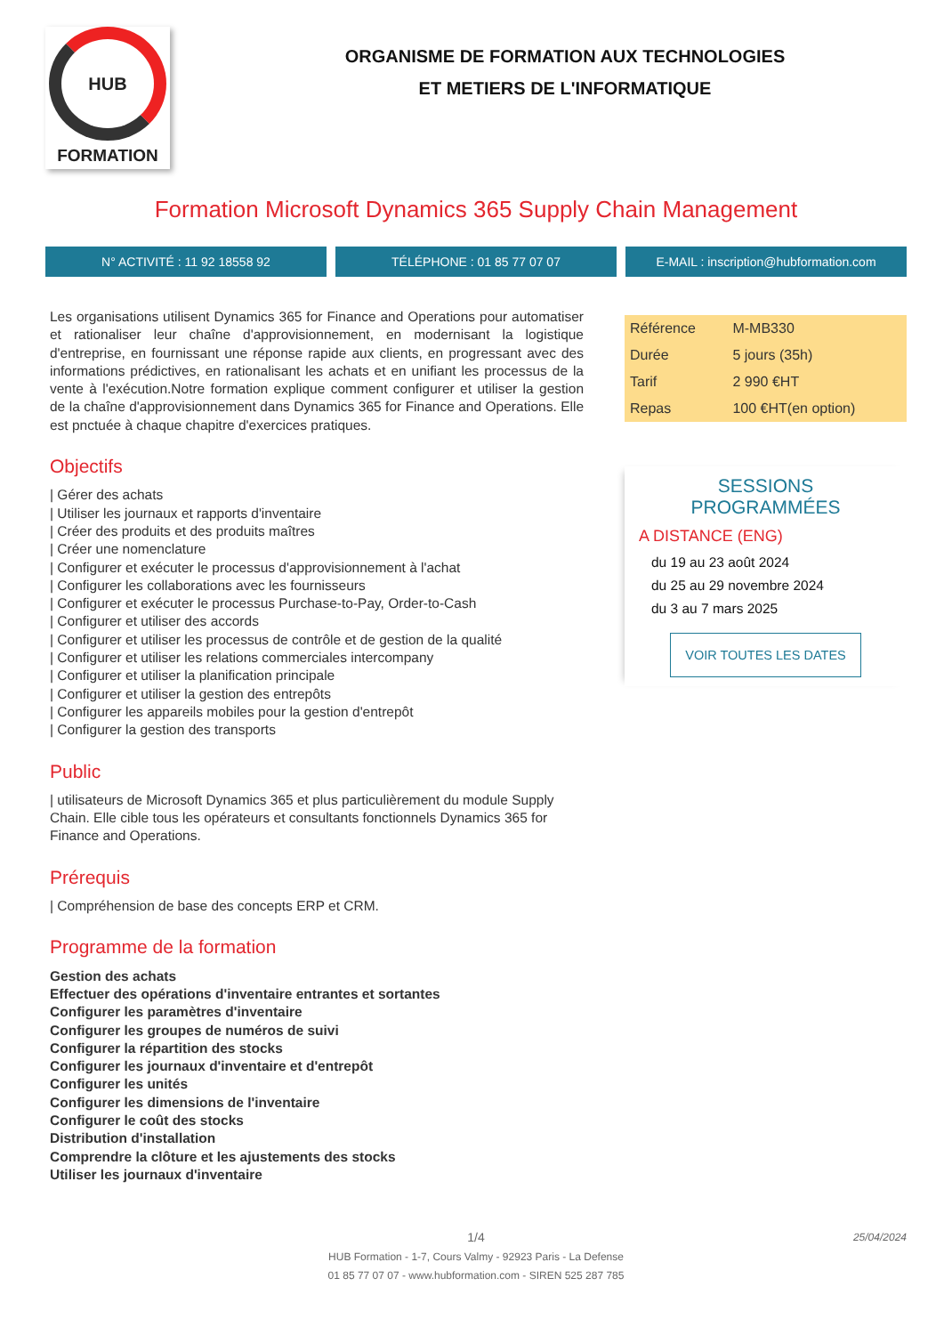HUB
FORMATION
ORGANISME DE FORMATION AUX TECHNOLOGIES
ET METIERS DE L'INFORMATIQUE
Formation Microsoft Dynamics 365 Supply Chain Management
N° ACTIVITÉ : 11 92 18558 92 TÉLÉPHONE : 01 85 77 07 07 E-MAIL : inscription@hubformation.com
Les organisations utilisent Dynamics 365 for Finance and Operations pour automatiser et rationaliser leur chaîne d'approvisionnement, en modernisant la logistique d'entreprise, en fournissant une réponse rapide aux clients, en progressant avec des informations prédictives, en rationalisant les achats et en unifiant les processus de la vente à l'exécution.Notre formation explique comment configurer et utiliser la gestion de la chaîne d'approvisionnement dans Dynamics 365 for Finance and Operations. Elle est pnctuée à chaque chapitre d'exercices pratiques.
Objectifs
| Gérer des achats
| Utiliser les journaux et rapports d'inventaire
| Créer des produits et des produits maîtres
| Créer une nomenclature
| Configurer et exécuter le processus d'approvisionnement à l'achat
| Configurer les collaborations avec les fournisseurs
| Configurer et exécuter le processus Purchase-to-Pay, Order-to-Cash
| Configurer et utiliser des accords
| Configurer et utiliser les processus de contrôle et de gestion de la qualité
| Configurer et utiliser les relations commerciales intercompany
| Configurer et utiliser la planification principale
| Configurer et utiliser la gestion des entrepôts
| Configurer les appareils mobiles pour la gestion d'entrepôt
| Configurer la gestion des transports
Public
| utilisateurs de Microsoft Dynamics 365 et plus particulièrement du module Supply Chain. Elle cible tous les opérateurs et consultants fonctionnels Dynamics 365 for Finance and Operations.
Prérequis
| Compréhension de base des concepts ERP et CRM.
Programme de la formation
Gestion des achats
Effectuer des opérations d'inventaire entrantes et sortantes
Configurer les paramètres d'inventaire
Configurer les groupes de numéros de suivi
Configurer la répartition des stocks
Configurer les journaux d'inventaire et d'entrepôt
Configurer les unités
Configurer les dimensions de l'inventaire
Configurer le coût des stocks
Distribution d'installation
Comprendre la clôture et les ajustements des stocks
Utiliser les journaux d'inventaire
| Référence | M-MB330 |
| Durée | 5 jours (35h) |
| Tarif | 2 990 €HT |
| Repas | 100 €HT(en option) |
SESSIONS
PROGRAMMÉES
A DISTANCE (ENG)
du 19 au 23 août 2024
du 25 au 29 novembre 2024
du 3 au 7 mars 2025
VOIR TOUTES LES DATES
1/4 25/04/2024
HUB Formation - 1-7, Cours Valmy - 92923 Paris - La Defense
01 85 77 07 07 - www.hubformation.com - SIREN 525 287 785